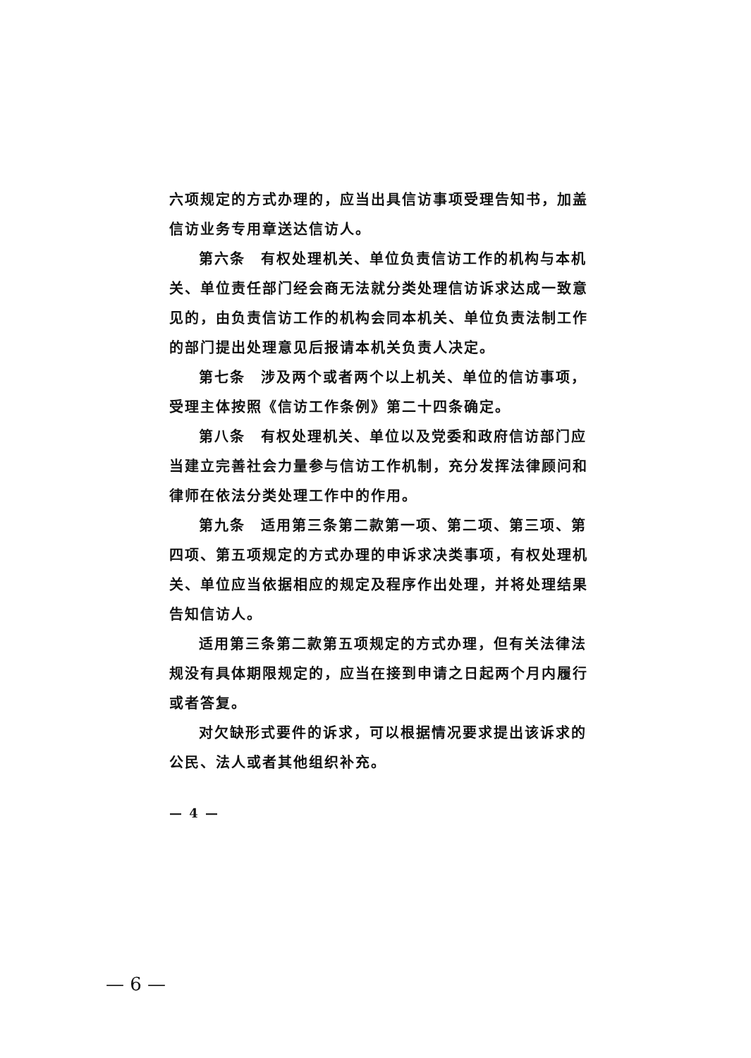六项规定的方式办理的，应当出具信访事项受理告知书，加盖信访业务专用章送达信访人。
第六条　有权处理机关、单位负责信访工作的机构与本机关、单位责任部门经会商无法就分类处理信访诉求达成一致意见的，由负责信访工作的机构会同本机关、单位负责法制工作的部门提出处理意见后报请本机关负责人决定。
第七条　涉及两个或者两个以上机关、单位的信访事项，受理主体按照《信访工作条例》第二十四条确定。
第八条　有权处理机关、单位以及党委和政府信访部门应当建立完善社会力量参与信访工作机制，充分发挥法律顾问和律师在依法分类处理工作中的作用。
第九条　适用第三条第二款第一项、第二项、第三项、第四项、第五项规定的方式办理的申诉求决类事项，有权处理机关、单位应当依据相应的规定及程序作出处理，并将处理结果告知信访人。
适用第三条第二款第五项规定的方式办理，但有关法律法规没有具体期限规定的，应当在接到申请之日起两个月内履行或者答复。
对欠缺形式要件的诉求，可以根据情况要求提出该诉求的公民、法人或者其他组织补充。
— 4 —
— 6 —